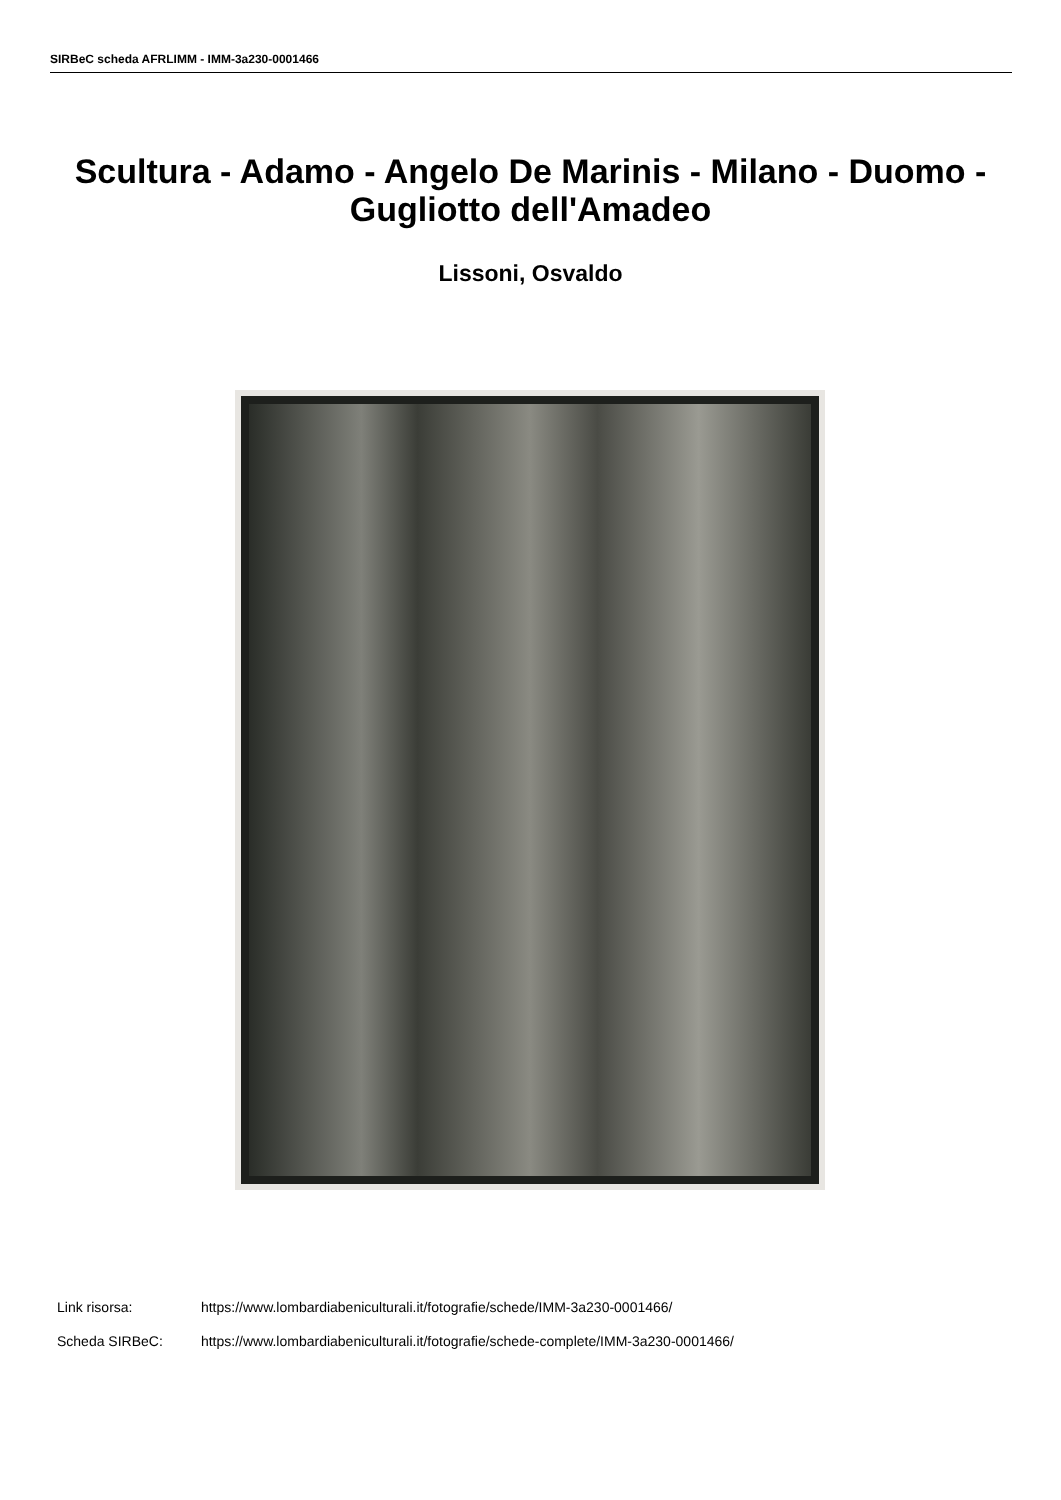SIRBeC scheda AFRLIMM - IMM-3a230-0001466
Scultura - Adamo - Angelo De Marinis - Milano - Duomo - Gugliotto dell'Amadeo
Lissoni, Osvaldo
Link risorsa: https://www.lombardiabeniculturali.it/fotografie/schede/IMM-3a230-0001466/
Scheda SIRBeC: https://www.lombardiabeniculturali.it/fotografie/schede-complete/IMM-3a230-0001466/